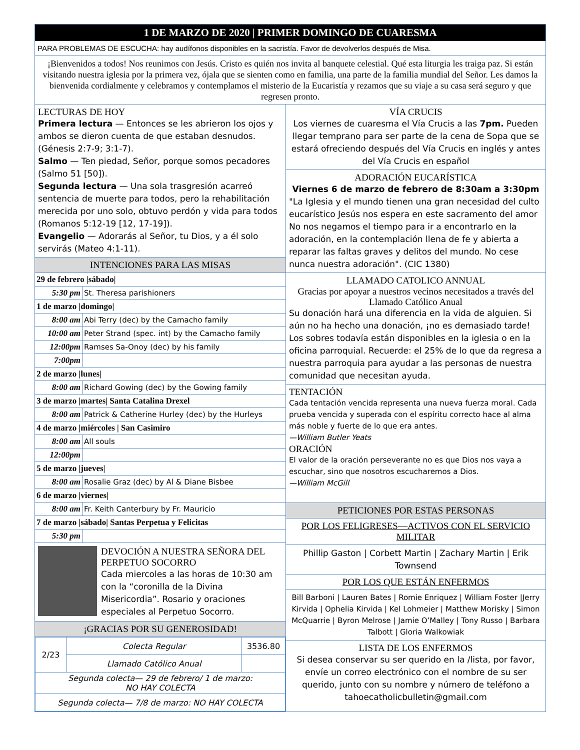1 DE MARZO DE 2020 | PRIMER DOMINGO DE CUARESMA
PARA PROBLEMAS DE ESCUCHA: hay audífonos disponibles en la sacristía. Favor de devolverlos después de Misa.
¡Bienvenidos a todos! Nos reunimos con Jesús. Cristo es quién nos invita al banquete celestial. Qué esta liturgia les traiga paz. Si están visitando nuestra iglesia por la primera vez, ójala que se sienten como en familia, una parte de la familia mundial del Señor. Les damos la bienvenida cordialmente y celebramos y contemplamos el misterio de la Eucaristía y rezamos que su viaje a su casa será seguro y que regresen pronto.
LECTURAS DE HOY
Primera lectura — Entonces se les abrieron los ojos y ambos se dieron cuenta de que estaban desnudos. (Génesis 2:7-9; 3:1-7).
Salmo — Ten piedad, Señor, porque somos pecadores (Salmo 51 [50]).
Segunda lectura — Una sola trasgresión acarreó sentencia de muerte para todos, pero la rehabilitación merecida por uno solo, obtuvo perdón y vida para todos (Romanos 5:12-19 [12, 17-19]).
Evangelio — Adorarás al Señor, tu Dios, y a él solo servirás (Mateo 4:1-11).
INTENCIONES PARA LAS MISAS
| 29 de febrero /sábado/ | |
| 5:30 pm | St. Theresa parishioners |
| 1 de marzo /domingo/ | |
| 8:00 am | Abi Terry (dec) by the Camacho family |
| 10:00 am | Peter Strand (spec. int) by the Camacho family |
| 12:00pm | Ramses Sa-Onoy (dec) by his family |
| 7:00pm | |
| 2 de marzo /lunes/ | |
| 8:00 am | Richard Gowing (dec) by the Gowing family |
| 3 de marzo /martes/ Santa Catalina Drexel | |
| 8:00 am | Patrick & Catherine Hurley (dec) by the Hurleys |
| 4 de marzo /miércoles / San Casimiro | |
| 8:00 am | All souls |
| 12:00pm | |
| 5 de marzo /jueves/ | |
| 8:00 am | Rosalie Graz (dec) by Al & Diane Bisbee |
| 6 de marzo /viernes/ | |
| 8:00 am | Fr. Keith Canterbury by Fr. Mauricio |
| 7 de marzo /sábado/ Santas Perpetua y Felicitas | |
| 5:30 pm | |
DEVOCIÓN A NUESTRA SEÑORA DEL PERPETUO SOCORRO
Cada miercoles a las horas de 10:30 am con la “coronilla de la Divina Misericordia”. Rosario y oraciones especiales al Perpetuo Socorro.
¡GRACIAS POR SU GENEROSIDAD!
| 2/23 | Colecta Regular | 3536.80 |
| | Llamado Católico Anual | |
| Segunda colecta— 29 de febrero/ 1 de marzo: NO HAY COLECTA | | |
| Segunda colecta— 7/8 de marzo: NO HAY COLECTA | | |
VÍA CRUCIS
Los viernes de cuaresma el Vía Crucis a las 7pm. Pueden llegar temprano para ser parte de la cena de Sopa que se estará ofreciendo después del Vía Crucis en inglés y antes del Vía Crucis en español
ADORACIÓN EUCARÍSTICA
Viernes 6 de marzo de febrero de 8:30am a 3:30pm
"La Iglesia y el mundo tienen una gran necesidad del culto eucarístico Jesús nos espera en este sacramento del amor No nos negamos el tiempo para ir a encontrarlo en la adoración, en la contemplación llena de fe y abierta a reparar las faltas graves y delitos del mundo. No cese nunca nuestra adoración". (CIC 1380)
LLAMADO CATOLICO ANNUAL
Gracias por apoyar a nuestros vecinos necesitados a través del Llamado Católico Anual
Su donación hará una diferencia en la vida de alguien. Si aún no ha hecho una donación, ¡no es demasiado tarde! Los sobres todavía están disponibles en la iglesia o en la oficina parroquial. Recuerde: el 25% de lo que da regresa a nuestra parroquia para ayudar a las personas de nuestra comunidad que necesitan ayuda.
TENTACIÓN
Cada tentación vencida representa una nueva fuerza moral. Cada prueba vencida y superada con el espíritu correcto hace al alma más noble y fuerte de lo que era antes.
—William Butler Yeats
ORACIÓN
El valor de la oración perseverante no es que Dios nos vaya a escuchar, sino que nosotros escucharemos a Dios.
—William McGill
PETICIONES POR ESTAS PERSONAS
POR LOS FELIGRESES—ACTIVOS CON EL SERVICIO MILITAR
Phillip Gaston | Corbett Martin | Zachary Martin | Erik Townsend
POR LOS QUE ESTÁN ENFERMOS
Bill Barboni | Lauren Bates | Romie Enriquez | William Foster |Jerry Kirvida | Ophelia Kirvida | Kel Lohmeier | Matthew Morisky | Simon McQuarrie | Byron Melrose | Jamie O’Malley | Tony Russo | Barbara Talbott | Gloria Walkowiak
LISTA DE LOS ENFERMOS
Si desea conservar su ser querido en la /lista, por favor, envíe un correo electrónico con el nombre de su ser querido, junto con su nombre y número de teléfono a tahoecatholicbulletin@gmail.com